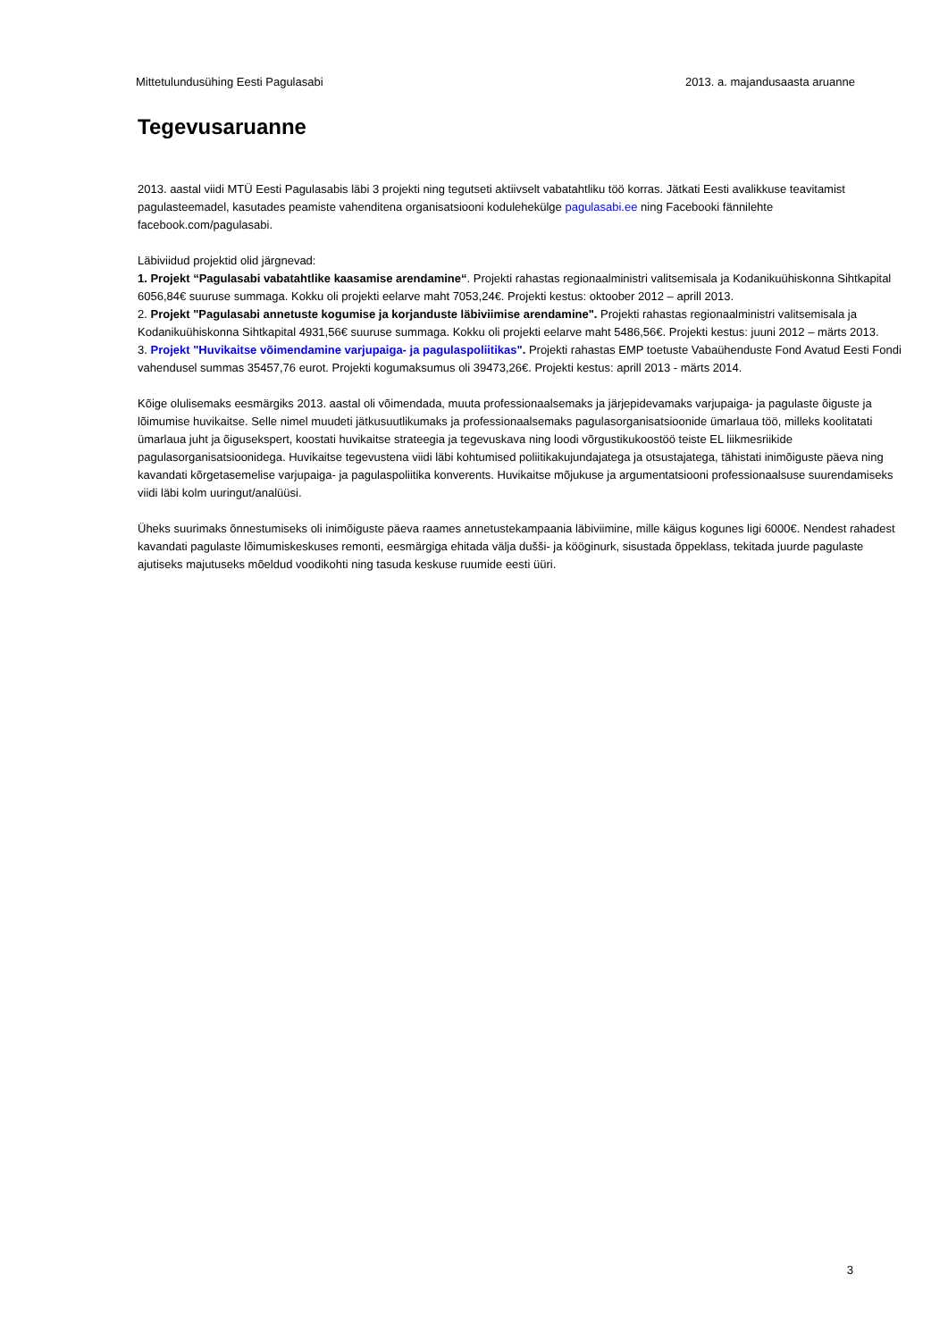Mittetulundusühing Eesti Pagulasabi 2013. a. majandusaasta aruanne
Tegevusaruanne
2013. aastal viidi MTÜ Eesti Pagulasabis läbi 3 projekti ning tegutseti aktiivselt vabatahtliku töö korras. Jätkati Eesti avalikkuse teavitamist pagulasteemadel, kasutades peamiste vahenditena organisatsiooni kodulehekülge pagulasabi.ee ning Facebooki fännilehte facebook.com/pagulasabi.
Läbiviidud projektid olid järgnevad:
1. Projekt “Pagulasabi vabatahtlike kaasamise arendamine“. Projekti rahastas regionaalministri valitsemisala ja Kodanikuühiskonna Sihtkapital 6056,84€ suuruse summaga. Kokku oli projekti eelarve maht 7053,24€. Projekti kestus: oktoober 2012 – aprill 2013.
2. Projekt "Pagulasabi annetuste kogumise ja korjanduste läbiviimise arendamine". Projekti rahastas regionaalministri valitsemisala ja Kodanikuühiskonna Sihtkapital 4931,56€ suuruse summaga. Kokku oli projekti eelarve maht 5486,56€. Projekti kestus: juuni 2012 – märts 2013.
3. Projekt "Huvikaitse võimendamine varjupaiga- ja pagulaspoliitikas". Projekti rahastas EMP toetuste Vabaühenduste Fond Avatud Eesti Fondi vahendusel summas 35457,76 eurot. Projekti kogumaksumus oli 39473,26€. Projekti kestus: aprill 2013 - märts 2014.
Kõige olulisemaks eesmärgiks 2013. aastal oli võimendada, muuta professionaalsemaks ja järjepidevamaks varjupaiga- ja pagulaste õiguste ja lõimumise huvikaitse. Selle nimel muudeti jätkusuutlikumaks ja professionaalsemaks pagulasorganisatsioonide ümarlaua töö, milleks koolitatati ümarlaua juht ja õigusekspert, koostati huvikaitse strateegia ja tegevuskava ning loodi võrgustikukoostöö teiste EL liikmesriikide pagulasorganisatsioonidega. Huvikaitse tegevustena viidi läbi kohtumised poliitikakujundajatega ja otsustajatega, tähistati inimõiguste päeva ning kavandati kõrgetasemelise varjupaiga- ja pagulaspoliitika konverents. Huvikaitse mõjukuse ja argumentatsiooni professionaalsuse suurendamiseks viidi läbi kolm uuringut/analüüsi.
Üheks suurimaks õnnestumiseks oli inimõiguste päeva raames annetustekampaania läbiviimine, mille käigus kogunes ligi 6000€. Nendest rahadest kavandati pagulaste lõimumiskeskuses remonti, eesmärgiga ehitada välja dušši- ja kööginurk, sisustada õppeklass, tekitada juurde pagulaste ajutiseks majutuseks mõeldud voodikohti ning tasuda keskuse ruumide eesti üüri.
3